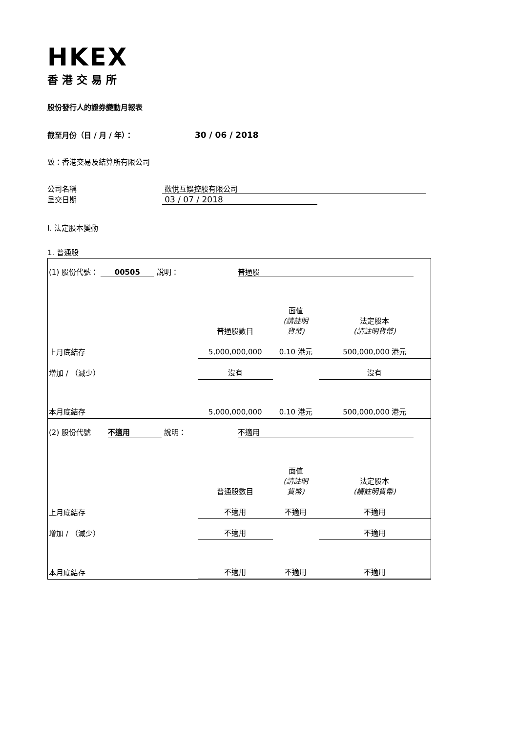HKEX
香港交易所
股份發行人的證券變動月報表
截至月份（日 / 月 / 年）： 30 / 06 / 2018
致：香港交易及結算所有限公司
公司名稱 歡悅互娛控股有限公司
呈交日期 03 / 07 / 2018
I. 法定股本變動
1. 普通股
| (1) 股份代號： 00505 說明： | | 普通股 | | |
| | | 普通股數目 | 面值 (請註明 貨幣) | 法定股本 (請註明貨幣) |
| 上月底結存 | | 5,000,000,000 | 0.10 港元 | 500,000,000 港元 |
| 增加 / （減少） | | 沒有 | | 沒有 |
| 本月底結存 | | 5,000,000,000 | 0.10 港元 | 500,000,000 港元 |
| (2) 股份代號 不適用 說明： | | 不適用 | | |
| | | 普通股數目 | 面值 (請註明 貨幣) | 法定股本 (請註明貨幣) |
| 上月底結存 | | 不適用 | 不適用 | 不適用 |
| 增加 / （減少） | | 不適用 | | 不適用 |
| 本月底結存 | | 不適用 | 不適用 | 不適用 |